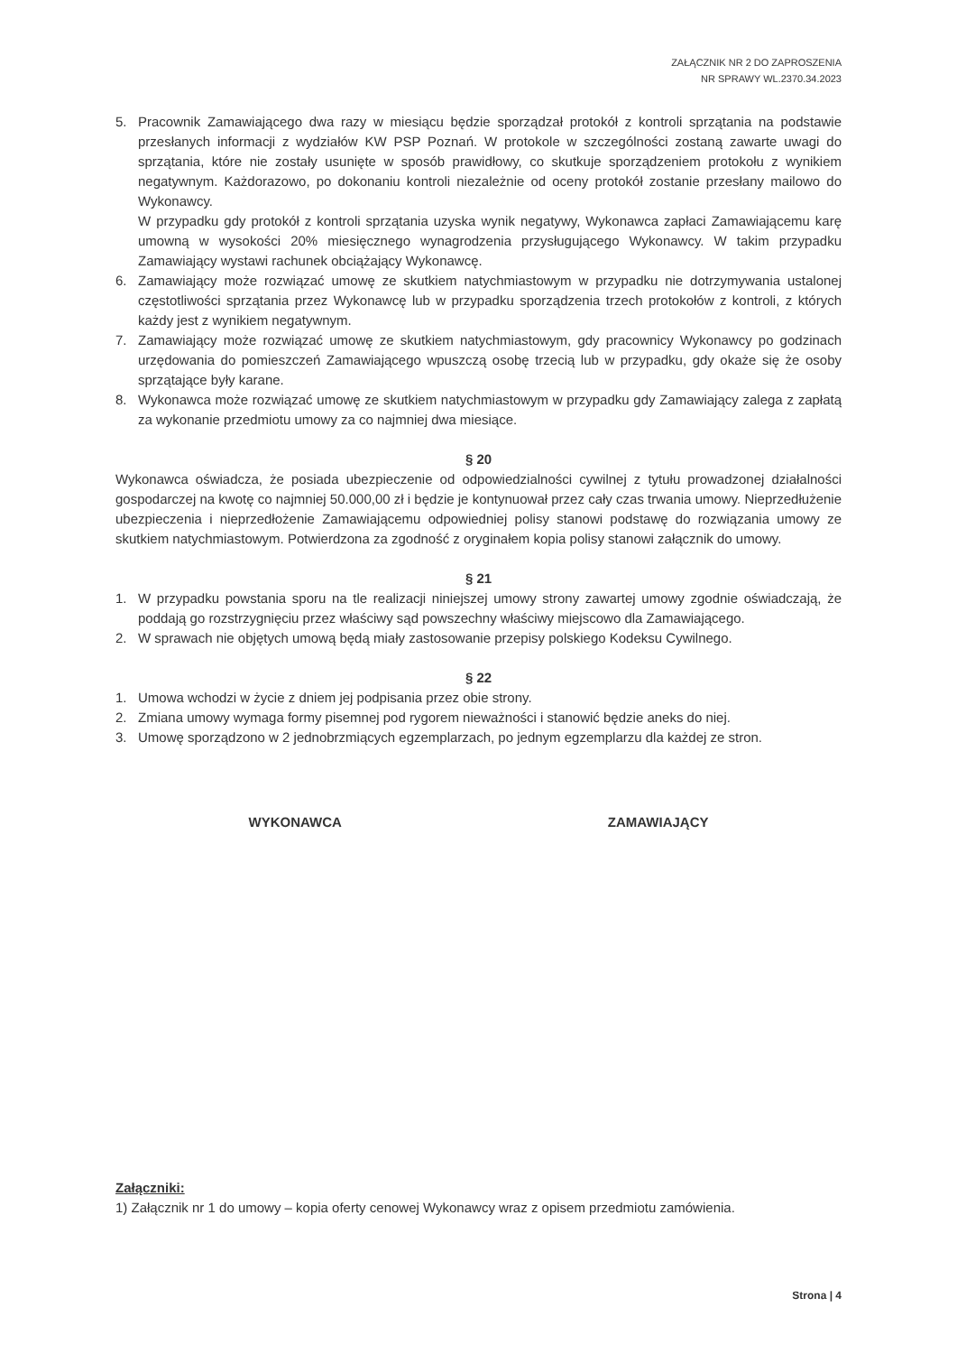ZAŁĄCZNIK NR 2 DO ZAPROSZENIA
NR SPRAWY WL.2370.34.2023
5. Pracownik Zamawiającego dwa razy w miesiącu będzie sporządzał protokół z kontroli sprzątania na podstawie przesłanych informacji z wydziałów KW PSP Poznań. W protokole w szczególności zostaną zawarte uwagi do sprzątania, które nie zostały usunięte w sposób prawidłowy, co skutkuje sporządzeniem protokołu z wynikiem negatywnym. Każdorazowo, po dokonaniu kontroli niezależnie od oceny protokół zostanie przesłany mailowo do Wykonawcy.
W przypadku gdy protokół z kontroli sprzątania uzyska wynik negatywy, Wykonawca zapłaci Zamawiającemu karę umowną w wysokości 20% miesięcznego wynagrodzenia przysługującego Wykonawcy. W takim przypadku Zamawiający wystawi rachunek obciążający Wykonawcę.
6. Zamawiający może rozwiązać umowę ze skutkiem natychmiastowym w przypadku nie dotrzymywania ustalonej częstotliwości sprzątania przez Wykonawcę lub w przypadku sporządzenia trzech protokołów z kontroli, z których każdy jest z wynikiem negatywnym.
7. Zamawiający może rozwiązać umowę ze skutkiem natychmiastowym, gdy pracownicy Wykonawcy po godzinach urzędowania do pomieszczeń Zamawiającego wpuszczą osobę trzecią lub w przypadku, gdy okaże się że osoby sprzątające były karane.
8. Wykonawca może rozwiązać umowę ze skutkiem natychmiastowym w przypadku gdy Zamawiający zalega z zapłatą za wykonanie przedmiotu umowy za co najmniej dwa miesiące.
§ 20
Wykonawca oświadcza, że posiada ubezpieczenie od odpowiedzialności cywilnej z tytułu prowadzonej działalności gospodarczej na kwotę co najmniej 50.000,00 zł i będzie je kontynuował przez cały czas trwania umowy. Nieprzedłużenie ubezpieczenia i nieprzedłożenie Zamawiającemu odpowiedniej polisy stanowi podstawę do rozwiązania umowy ze skutkiem natychmiastowym. Potwierdzona za zgodność z oryginałem kopia polisy stanowi załącznik do umowy.
§ 21
1. W przypadku powstania sporu na tle realizacji niniejszej umowy strony zawartej umowy zgodnie oświadczają, że poddają go rozstrzygnięciu przez właściwy sąd powszechny właściwy miejscowo dla Zamawiającego.
2. W sprawach nie objętych umową będą miały zastosowanie przepisy polskiego Kodeksu Cywilnego.
§ 22
1. Umowa wchodzi w życie z dniem jej podpisania przez obie strony.
2. Zmiana umowy wymaga formy pisemnej pod rygorem nieważności i stanowić będzie aneks do niej.
3. Umowę sporządzono w 2 jednobrzmiących egzemplarzach, po jednym egzemplarzu dla każdej ze stron.
WYKONAWCA ZAMAWIAJĄCY
Załączniki:
1) Załącznik nr 1 do umowy – kopia oferty cenowej Wykonawcy wraz z opisem przedmiotu zamówienia.
Strona | 4